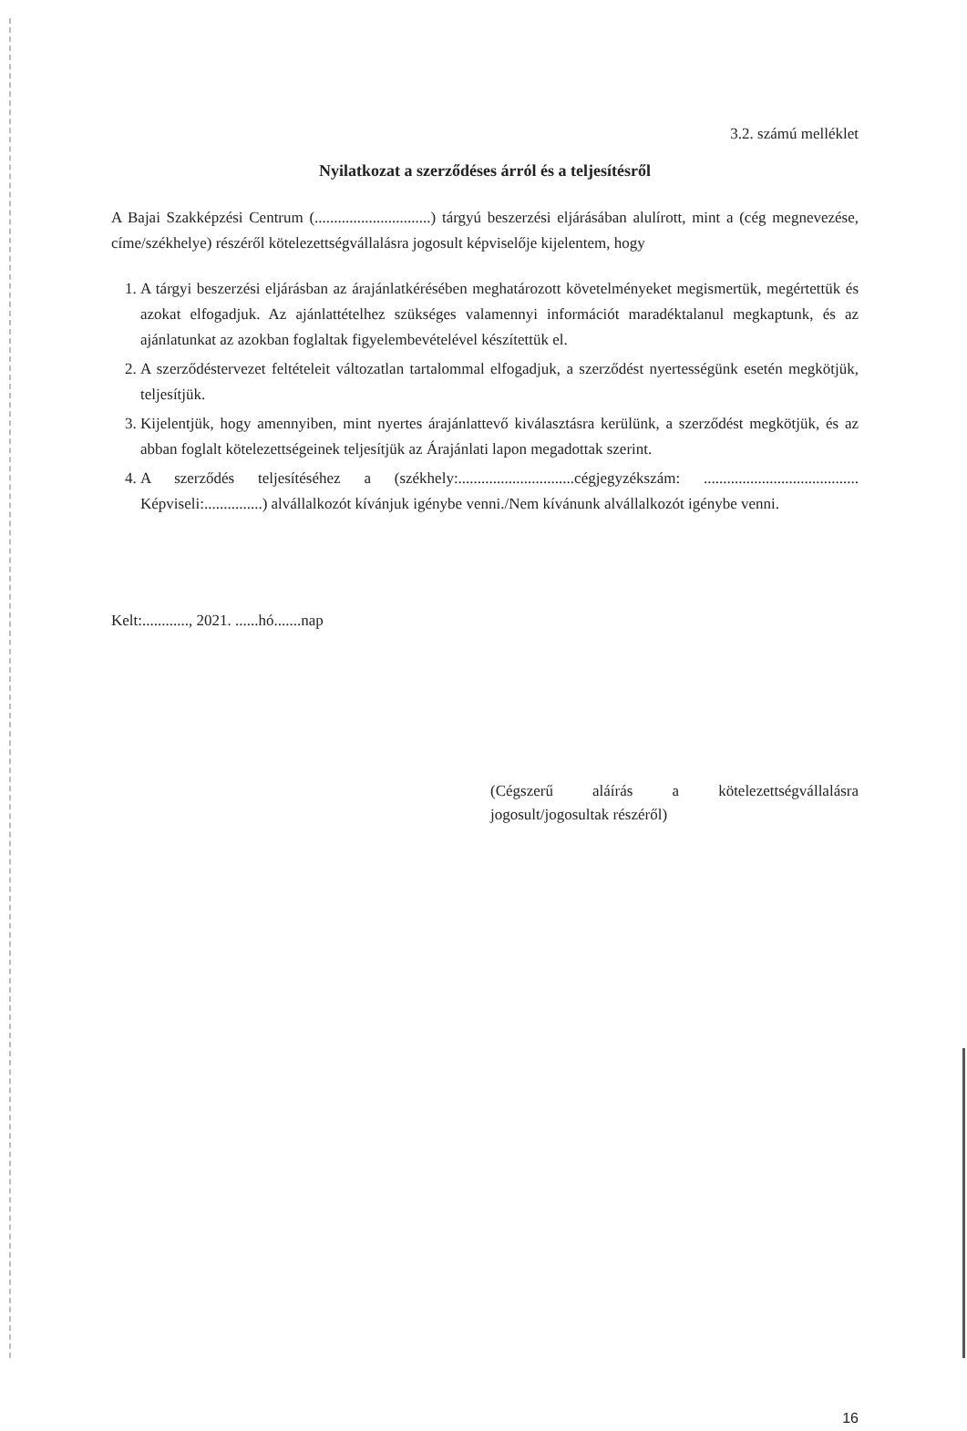3.2. számú melléklet
Nyilatkozat a szerződéses árról és a teljesítésről
A Bajai Szakképzési Centrum (..............................) tárgyú beszerzési eljárásában alulírott, mint a (cég megnevezése, címe/székhelye) részéről kötelezettségvállalásra jogosult képviselője kijelentem, hogy
1. A tárgyi beszerzési eljárásban az árajánlatkérésében meghatározott követelményeket megismertük, megértettük és azokat elfogadjuk. Az ajánlattételhez szükséges valamennyi információt maradéktalanul megkaptunk, és az ajánlatunkat az azokban foglaltak figyelembevételével készítettük el.
2. A szerződéstervezet feltételeit változatlan tartalommal elfogadjuk, a szerződést nyertességünk esetén megkötjük, teljesítjük.
3. Kijelentjük, hogy amennyiben, mint nyertes árajánlattevő kiválasztásra kerülünk, a szerződést megkötjük, és az abban foglalt kötelezettségeinek teljesítjük az Árajánlati lapon megadottak szerint.
4. A szerződés teljesítéséhez a (székhely:..............................cégjegyzékszám: ........................................ Képviseli:...............) alvállalkozót kívánjuk igénybe venni./Nem kívánunk alvállalkozót igénybe venni.
Kelt:............, 2021. ......hó.......nap
(Cégszerű aláírás a kötelezettségvállalásra jogosult/jogosultak részéről)
16